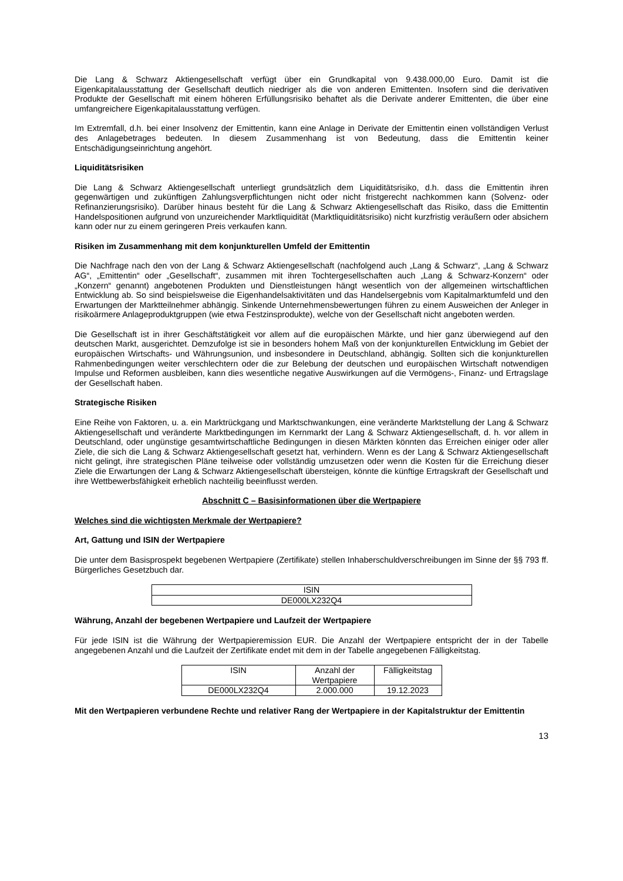Die Lang & Schwarz Aktiengesellschaft verfügt über ein Grundkapital von 9.438.000,00 Euro. Damit ist die Eigenkapitalausstattung der Gesellschaft deutlich niedriger als die von anderen Emittenten. Insofern sind die derivativen Produkte der Gesellschaft mit einem höheren Erfüllungsrisiko behaftet als die Derivate anderer Emittenten, die über eine umfangreichere Eigenkapitalausstattung verfügen.
Im Extremfall, d.h. bei einer Insolvenz der Emittentin, kann eine Anlage in Derivate der Emittentin einen vollständigen Verlust des Anlagebetrages bedeuten. In diesem Zusammenhang ist von Bedeutung, dass die Emittentin keiner Entschädigungseinrichtung angehört.
Liquiditätsrisiken
Die Lang & Schwarz Aktiengesellschaft unterliegt grundsätzlich dem Liquiditätsrisiko, d.h. dass die Emittentin ihren gegenwärtigen und zukünftigen Zahlungsverpflichtungen nicht oder nicht fristgerecht nachkommen kann (Solvenz- oder Refinanzierungsrisiko). Darüber hinaus besteht für die Lang & Schwarz Aktiengesellschaft das Risiko, dass die Emittentin Handelspositionen aufgrund von unzureichender Marktliquidität (Marktliquiditätsrisiko) nicht kurzfristig veräußern oder absichern kann oder nur zu einem geringeren Preis verkaufen kann.
Risiken im Zusammenhang mit dem konjunkturellen Umfeld der Emittentin
Die Nachfrage nach den von der Lang & Schwarz Aktiengesellschaft (nachfolgend auch „Lang & Schwarz“, „Lang & Schwarz AG“, „Emittentin“ oder „Gesellschaft“, zusammen mit ihren Tochtergesellschaften auch „Lang & Schwarz-Konzern“ oder „Konzern“ genannt) angebotenen Produkten und Dienstleistungen hängt wesentlich von der allgemeinen wirtschaftlichen Entwicklung ab. So sind beispielsweise die Eigenhandelsaktivitäten und das Handelsergebnis vom Kapitalmarktumfeld und den Erwartungen der Marktteilnehmer abhängig. Sinkende Unternehmensbewertungen führen zu einem Ausweichen der Anleger in risikoärmere Anlageproduktgruppen (wie etwa Festzinsprodukte), welche von der Gesellschaft nicht angeboten werden.
Die Gesellschaft ist in ihrer Geschäftstätigkeit vor allem auf die europäischen Märkte, und hier ganz überwiegend auf den deutschen Markt, ausgerichtet. Demzufolge ist sie in besonders hohem Maß von der konjunkturellen Entwicklung im Gebiet der europäischen Wirtschafts- und Währungsunion, und insbesondere in Deutschland, abhängig. Sollten sich die konjunkturellen Rahmenbedingungen weiter verschlechtern oder die zur Belebung der deutschen und europäischen Wirtschaft notwendigen Impulse und Reformen ausbleiben, kann dies wesentliche negative Auswirkungen auf die Vermögens-, Finanz- und Ertragslage der Gesellschaft haben.
Strategische Risiken
Eine Reihe von Faktoren, u. a. ein Marktrückgang und Marktschwankungen, eine veränderte Marktstellung der Lang & Schwarz Aktiengesellschaft und veränderte Marktbedingungen im Kernmarkt der Lang & Schwarz Aktiengesellschaft, d. h. vor allem in Deutschland, oder ungünstige gesamtwirtschaftliche Bedingungen in diesen Märkten könnten das Erreichen einiger oder aller Ziele, die sich die Lang & Schwarz Aktiengesellschaft gesetzt hat, verhindern. Wenn es der Lang & Schwarz Aktiengesellschaft nicht gelingt, ihre strategischen Pläne teilweise oder vollständig umzusetzen oder wenn die Kosten für die Erreichung dieser Ziele die Erwartungen der Lang & Schwarz Aktiengesellschaft übersteigen, könnte die künftige Ertragskraft der Gesellschaft und ihre Wettbewerbsfähigkeit erheblich nachteilig beeinflusst werden.
Abschnitt C – Basisinformationen über die Wertpapiere
Welches sind die wichtigsten Merkmale der Wertpapiere?
Art, Gattung und ISIN der Wertpapiere
Die unter dem Basisprospekt begebenen Wertpapiere (Zertifikate) stellen Inhaberschuldverschreibungen im Sinne der §§ 793 ff. Bürgerliches Gesetzbuch dar.
| ISIN |
| DE000LX232Q4 |
Währung, Anzahl der begebenen Wertpapiere und Laufzeit der Wertpapiere
Für jede ISIN ist die Währung der Wertpapieremission EUR. Die Anzahl der Wertpapiere entspricht der in der Tabelle angegebenen Anzahl und die Laufzeit der Zertifikate endet mit dem in der Tabelle angegebenen Fälligkeitstag.
| ISIN | Anzahl der Wertpapiere | Fälligkeitstag |
| DE000LX232Q4 | 2.000.000 | 19.12.2023 |
Mit den Wertpapieren verbundene Rechte und relativer Rang der Wertpapiere in der Kapitalstruktur der Emittentin
13